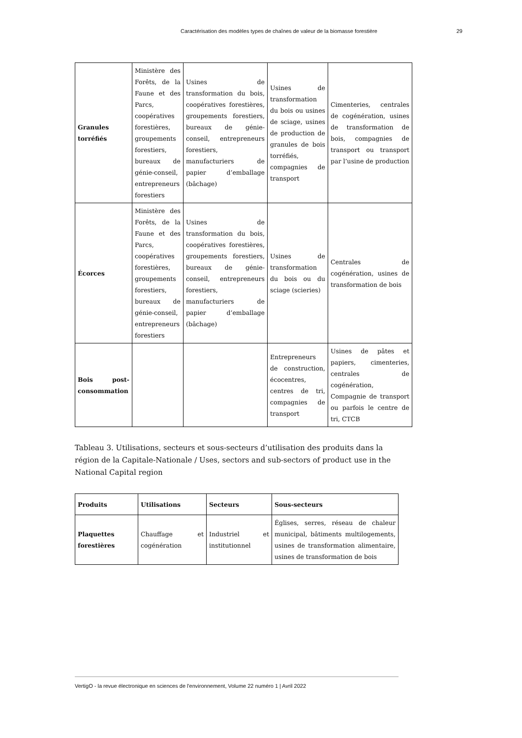Caractérisation des modèles types de chaînes de valeur de la biomasse forestière 29
| Granules torréfiés | Ministère des Forêts, de la Faune et des Parcs, coopératives forestières, groupements forestiers, bureaux de génie-conseil, entrepreneurs forestiers | Usines de transformation du bois, coopératives forestières, groupements forestiers, bureaux de génie-conseil, entrepreneurs forestiers, manufacturiers de papier d’emballage (bâchage) | Usines de transformation du bois ou usines de sciage, usines de production de granules de bois torréfiés, compagnies de transport | Cimenteries, centrales de cogénération, usines de transformation de bois, compagnies de transport ou transport par l’usine de production |
| Écorces | Ministère des Forêts, de la Faune et des Parcs, coopératives forestières, groupements forestiers, bureaux de génie-conseil, entrepreneurs forestiers | Usines de transformation du bois, coopératives forestières, groupements forestiers, bureaux de génie-conseil, entrepreneurs forestiers, manufacturiers de papier d’emballage (bâchage) | Usines de transformation du bois ou du sciage (scieries) | Centrales de cogénération, usines de transformation de bois |
| Bois post-consommation | | | Entrepreneurs de construction, écocentres, centres de tri, compagnies de transport | Usines de pâtes et papiers, cimenteries, centrales de cogénération, Compagnie de transport ou parfois le centre de tri, CTCB |
Tableau 3. Utilisations, secteurs et sous-secteurs d’utilisation des produits dans la région de la Capitale-Nationale / Uses, sectors and sub-sectors of product use in the National Capital region
| Produits | Utilisations | Secteurs | Sous-secteurs |
| --- | --- | --- | --- |
| Plaquettes forestières | Chauffage et cogénération | Industriel et institutionnel | Églises, serres, réseau de chaleur municipal, bâtiments multilogements, usines de transformation alimentaire, usines de transformation de bois |
VertigO - la revue électronique en sciences de l'environnement, Volume 22 numéro 1 | Avril 2022